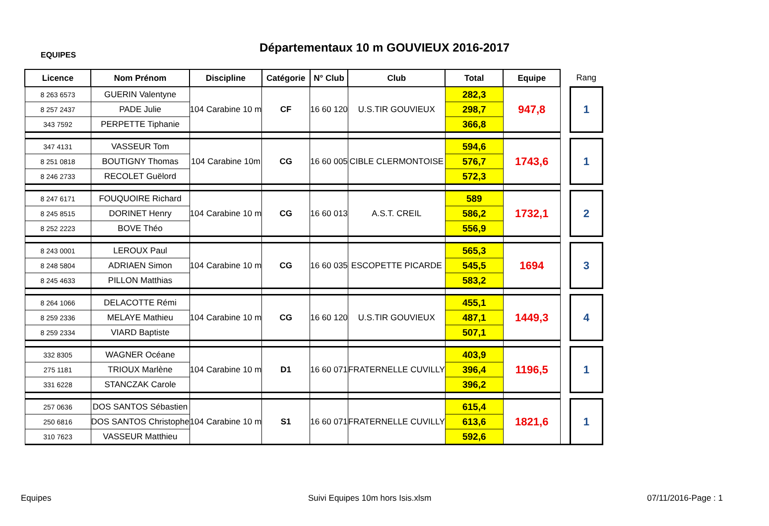EQUIPES
Départementaux 10 m GOUVIEUX 2016-2017
| Licence | Nom Prénom | Discipline | Catégorie | N° Club | Club | Total | Equipe | | Rang |
| 8 263 6573 | GUERIN Valentyne | 104 Carabine 10 m | CF | 16 60 120 | U.S.TIR GOUVIEUX | 282,3 | 947,8 | | 1 |
| 8 257 2437 | PADE Julie | | | | | 298,7 | | | |
| 343 7592 | PERPETTE Tiphanie | | | | | 366,8 | | | |
| 347 4131 | VASSEUR Tom | 104 Carabine 10m | CG | 16 60 005 | CIBLE CLERMONTOISE | 594,6 | 1743,6 | | 1 |
| 8 251 0818 | BOUTIGNY Thomas | | | | | 576,7 | | | |
| 8 246 2733 | RECOLET Guëlord | | | | | 572,3 | | | |
| 8 247 6171 | FOUQUOIRE Richard | 104 Carabine 10 m | CG | 16 60 013 | A.S.T. CREIL | 589 | 1732,1 | | 2 |
| 8 245 8515 | DORINET Henry | | | | | 586,2 | | | |
| 8 252 2223 | BOVE Théo | | | | | 556,9 | | | |
| 8 243 0001 | LEROUX Paul | 104 Carabine 10 m | CG | 16 60 035 | ESCOPETTE PICARDE | 565,3 | 1694 | | 3 |
| 8 248 5804 | ADRIAEN Simon | | | | | 545,5 | | | |
| 8 245 4633 | PILLON Matthias | | | | | 583,2 | | | |
| 8 264 1066 | DELACOTTE Rémi | 104 Carabine 10 m | CG | 16 60 120 | U.S.TIR GOUVIEUX | 455,1 | 1449,3 | | 4 |
| 8 259 2336 | MELAYE Mathieu | | | | | 487,1 | | | |
| 8 259 2334 | VIARD Baptiste | | | | | 507,1 | | | |
| 332 8305 | WAGNER Océane | 104 Carabine 10 m | D1 | 16 60 071 | FRATERNELLE CUVILLY | 403,9 | 1196,5 | | 1 |
| 275 1181 | TRIOUX Marlène | | | | | 396,4 | | | |
| 331 6228 | STANCZAK Carole | | | | | 396,2 | | | |
| 257 0636 | DOS SANTOS Sébastien | 104 Carabine 10 m | S1 | 16 60 071 | FRATERNELLE CUVILLY | 615,4 | 1821,6 | | 1 |
| 250 6816 | DOS SANTOS Christophe | | | | | 613,6 | | | |
| 310 7623 | VASSEUR Matthieu | | | | | 592,6 | | | |
Equipes
Suivi Equipes 10m hors Isis.xlsm
07/11/2016-Page : 1